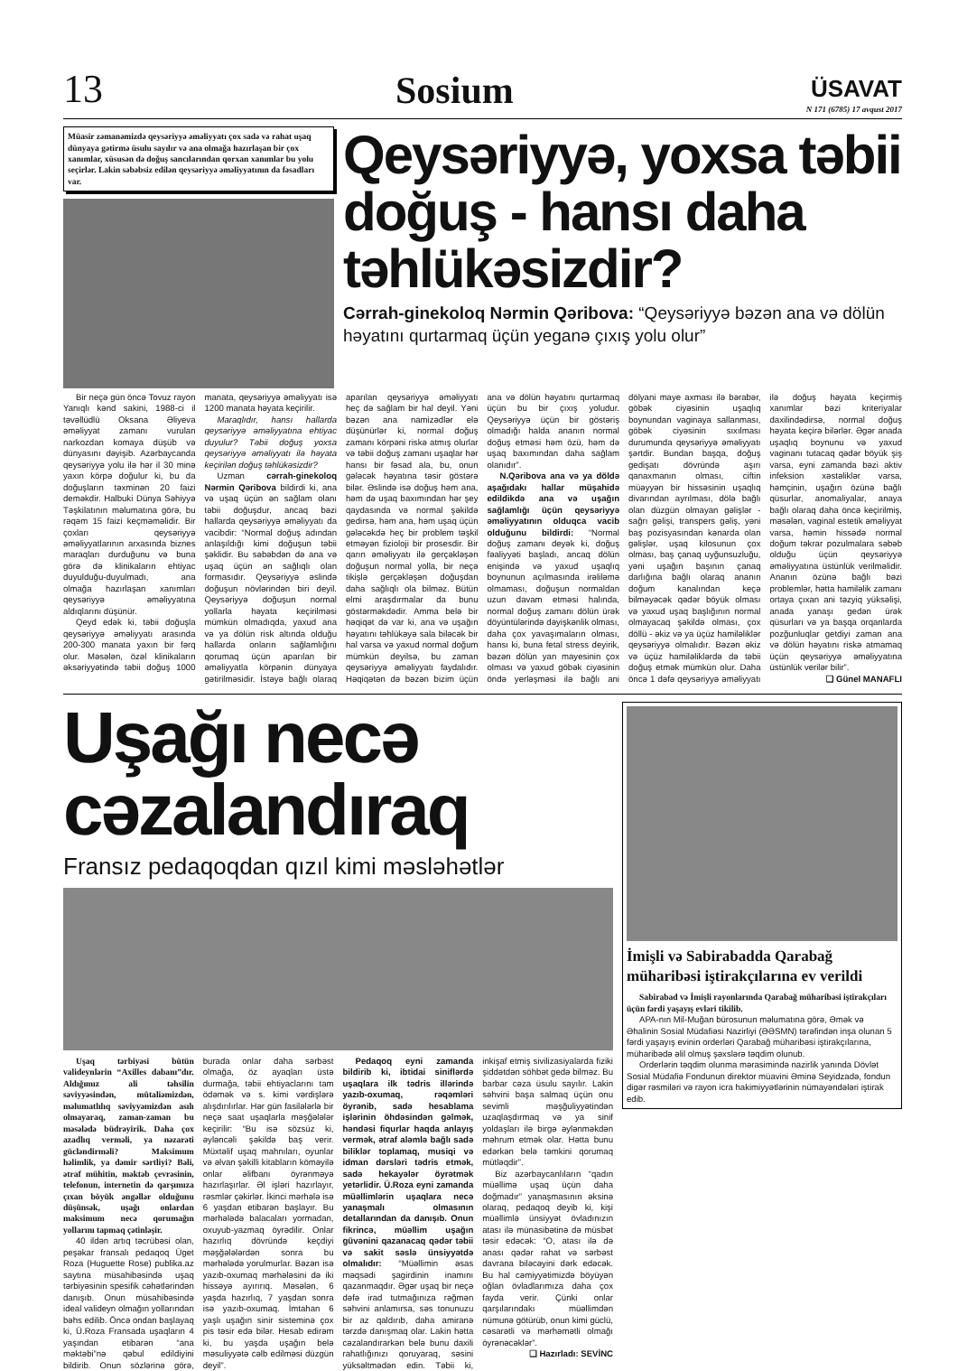13 Sosium
ÜSAVAT
N 171 (6785) 17 avqust 2017
Müasir zəmanəmizdə qeysəriyyə əməliyyatı çox sadə və rahat uşaq dünyaya gətirmə üsulu sayılır və ana olmağa hazırlaşan bir çox xanımlar, xüsusən də doğuş sancılarından qorxan xanımlar bu yolu seçirlər. Lakin səbəbsiz edilən qeysəriyyə əməliyyatının da fəsadları var.
Qeysəriyyə, yoxsa təbii doğuş - hansı daha təhlükəsizdir?
Cərrah-ginekoloq Nərmin Qəribova: “Qeysəriyyə bəzən ana və dölün həyatını qurtarmaq üçün yeganə çıxış yolu olur”
Bir neçə gün öncə Tovuz rayon Yanıqlı kənd sakini, 1988-ci il təvəllüdlü Oksana Əliyeva əməliyyat zamanı vurulan narkozdan komaya düşüb və dünyasını dəyişib. Azərbaycanda qeysəriyyə yolu ilə hər il 30 minə yaxın körpə doğulur ki, bu da doğuşların təxminən 20 faizi deməkdir. Halbuki Dünya Səhiyyə Təşkilatının məlumatına görə, bu rəqəm 15 faizi keçməməlidir. Bir çoxları qeysəriyyə əməliyyatlarının arxasında biznes maraqları durduğunu və buna görə də klinikaların ehtiyac duyulduğu-duyulmadı, ana olmağa hazırlaşan xanımları qeysəriyyə əməliyyatına aldıqlarını düşünür.
Qeyd edək ki, təbii doğuşla qeysəriyyə əməliyyatı arasında 200-300 manata yaxın bir fərq olur. Məsələn, özəl klinikaların əksəriyyətində təbii doğuş 1000 manata, qeysəriyyə əməliyyatı isə 1200 manata həyata keçirilir.
Maraqlıdır, hansı hallarda qeysəriyyə əməliyyatına ehtiyac duyulur? Təbii doğuş yoxsa qeysəriyyə əməliyyatı ilə həyata keçirilən doğuş təhlükəsizdir?
Uzman cərrah-ginekoloq Nərmin Qəribova bildirdi ki, ana və uşaq üçün ən sağlam olanı təbii doğuşdur, ancaq bəzi hallarda qeysəriyyə əməliyyatı da vacibdir: “Normal doğuş adından anlaşıldığı kimi doğuşun təbii şəklidir. Bu səbəbdən də ana və uşaq üçün ən sağlıqlı olan formasıdır. Qeysəriyyə əslində doğuşun növlərindən biri deyil. Qeysəriyyə doğuşun normal yollarla həyata keçirilməsi mümkün olmadıqda, yaxud ana və ya dölün risk altında olduğu hallarda onların sağlamlığını qorumaq üçün aparılan bir əməliyyatla körpənin dünyaya gətirilməsidir. İstəyə bağlı olaraq aparılan qeysəriyyə əməliyyatı heç də sağlam bir hal deyil. Yəni bəzən ana namizədlər elə düşünürlər ki, normal doğuş zamanı körpəni riskə atmış olurlar və təbii doğuş zamanı uşaqlar hər hansı bir fəsad ala, bu, onun gələcək həyatına təsir göstərə bilər. Əslində isə doğuş həm ana, həm də uşaq baxımından hər şey qaydasında və normal şəkildə gedirsə, həm ana, həm uşaq üçün gələcəkdə heç bir problem təşkil etməyən fizioloji bir prosesdir. Bir qarın əməliyyatı ilə gerçəkləşən doğuşun normal yolla, bir neçə tikişlə gerçəkləşən doğuşdan daha sağlıqlı ola bilməz. Bütün elmi araşdırmalar da bunu göstərməkdədir. Amma belə bir həqiqət də var ki, ana və uşağın həyatını təhlükəyə sala biləcək bir hal varsa və yaxud normal doğum mümkün deyilsə, bu zaman qeysəriyyə əməliyyatı faydalıdır. Həqiqətən də bəzən bizim üçün ana və dölün həyatını qurtarmaq üçün bu bir çıxış yoludur. Qeysəriyyə üçün bir göstəriş olmadığı halda ananın normal doğuş etməsi həm özü, həm də uşaq baxımından daha sağlam olanıdır”.
N.Qəribova ana və ya döldə aşağıdakı hallar müşahidə edildikdə ana və uşağın sağlamlığı üçün qeysəriyyə əməliyyatının olduqca vacib olduğunu bildirdi: “Normal doğuş zamanı deyək ki, doğuş fəaliyyəti başladı, ancaq dölün enişində və yaxud uşaqlıq boynunun açılmasında irəliləmə olmaması, doğuşun normaldan uzun davam etməsi halında, normal doğuş zamanı dölün ürək döyüntülərində dəyişkənlik olması, daha çox yavaşımaların olması, hansı ki, buna fetal stress deyirik, bəzən dölün yan mayesinin çox olması və yaxud göbək ciyəsinin öndə yerləşməsi ilə bağlı ani dölyani maye axması ilə bərabər, göbək ciyəsinin uşaqlıq boynundan vaginaya sallanması, göbək ciyəsinin sıxılması durumunda qeysəriyyə əməliyyatı şərtdir. Bundan başqa, doğuş gedişatı dövründə aşırı qanaxmanın olması, ciftin müəyyən bir hissəsinin uşaqlıq divarından ayrılması, dölə bağlı olan düzgün olmayan gəlişlər - sağrı gəlişi, transpers gəliş, yəni baş pozisyasından kənarda olan gəlişlər, uşaq kilosunun çox olması, baş çanaq uyğunsuzluğu, yəni uşağın başının çanaq darlığına bağlı olaraq ananın doğum kanalından keçə bilməyəcək qədər böyük olması və yaxud uşaq başlığının normal olmayacaq şəkildə olması, çox döllü - əkiz və ya üçüz hamiləliklər qeysəriyyə olmalıdır. Bəzən əkiz və üçüz hamiləliklərdə də təbii doğuş etmək mümkün olur. Daha öncə 1 dəfə qeysəriyyə əməliyyatı ilə doğuş həyata keçirmiş xanımlar bəzi kriteriyalar daxilindədirsə, normal doğuş həyata keçirə bilərlər. Əgər anada uşaqlıq boynunu və yaxud vaginanı tutacaq qədər böyük şiş varsa, eyni zamanda bəzi aktiv infeksion xəstəliklər varsa, həmçinin, uşağın özünə bağlı qüsurlar, anomaliyalar, anaya bağlı olaraq daha öncə keçirilmiş, məsələn, vaginal estetik əməliyyat varsa, həmin hissədə normal doğum təkrar pozulmalara səbəb olduğu üçün qeysəriyyə əməliyyatına üstünlük verilməlidir. Ananın özünə bağlı bəzi problemlər, hətta hamiləlik zamanı ortaya çıxan ani təzyiq yüksəlişi, anada yanaşı gedən ürək qüsurları və ya başqa orqanlarda pozğunluqlar getdiyi zaman ana və dölün həyatını riskə atmamaq üçün qeysəriyyə əməliyyatına üstünlük verilər bilir”.
❑ Günel MANAFLI
Uşağı necə cəzalandıraq
Fransız pedaqoqdan qızıl kimi məsləhətlər
Uşaq tərbiyəsi bütün valideynlərin “Axilles dabanı”dır. Aldığımız ali təhsilin səviyyəsindən, mütaliəmizdən, məlumatlılıq səviyyəmizdən asılı olmayaraq, zaman-zaman bu məsələdə büdrəyirik. Daha çox azadlıq verməli, ya nəzarəti gücləndirməli? Maksimum həlimlik, ya dəmir sərtliyi? Bəli, ətraf mühitin, məktəb çevrəsinin, telefonun, internetin də qarşımıza çıxan böyük əngəllər olduğunu düşünsək, uşağı onlardan maksimum necə qorumağın yollarını tapmaq çətinləşir.
40 ildən artıq təcrübəsi olan, peşəkar fransalı pedaqoq Üget Roza (Huguette Rose) publika.az saytına müsahibəsində uşaq tərbiyəsinin spesifik cəhətlərindən danışıb. Onun müsahibəsində ideal valideyn olmağın yollarından bəhs edilib. Öncə ondan başlayaq ki, Ü.Roza Fransada uşaqların 4 yaşından etibarən “ana məktəbi”nə qəbul edildiyini bildirib. Onun sözlərinə görə, burada onlar daha sərbəst olmağa, öz ayaqları üstə durmağa, təbii ehtiyaclarını tam ödəmək və s. kimi vərdişlərə alışdırılırlar. Hər gün fasilələrlə bir neçə saat uşaqlarla məşğələlər keçirilir: “Bu isə sözsüz ki, əyləncəli şəkildə baş verir. Müxtəlif uşaq mahnıları, oyunlar və əlvan şəkilli kitabların köməyilə onlar əlifbanı öyrənməyə hazırlaşırlar. Əl işləri hazırlayır, rəsmlər çəkirlər. İkinci mərhələ isə 6 yaşdan etibarən başlayır. Bu mərhələdə balacaları yormadan, oxuyub-yazmaq öyrədilir. Onlar hazırlıq dövründə keçdiyi məşğələlərdən sonra bu mərhələdə yorulmurlar. Bəzən isə yazıb-oxumaq mərhələsini də iki hissəyə ayırırıq. Məsələn, 6 yaşda hazırlıq, 7 yaşdan sonra isə yazıb-oxumaq. İmtahan 6 yaşlı uşağın sinir sisteminə çox pis təsir edə bilər. Hesab edirəm ki, bu yaşda uşağın belə məsuliyyətə cəlb edilməsi düzgün deyil”.
Pedaqoq eyni zamanda bildirib ki, ibtidai siniflərdə uşaqlara ilk tədris illərində yazıb-oxumaq, rəqəmləri öyrənib, sadə hesablama işlərinin öhdəsindən gəlmək, həndəsi fiqurlar haqda anlayış vermək, ətraf aləmlə bağlı sadə biliklər toplamaq, musiqi və idman dərsləri tədris etmək, sadə hekayələr öyrətmək yetərlidir. Ü.Roza eyni zamanda müəllimlərin uşaqlara necə yanaşmalı olmasının detallarından da danışıb. Onun fikrincə, müəllim uşağın güvənini qazanacaq qədər təbii və sakit səslə ünsiyyətdə olmalıdır: “Müəllimin əsas məqsədi şagirdinin inamını qazanmaqdır. Əgər uşaq bir neçə dəfə irad tutmağınıza rəğmən səhvini anlamırsa, səs tonunuzu bir az qaldırıb, daha amiranə tərzdə danışmaq olar. Lakin hətta cəzalandırarkən belə bunu daxili rahatlığınızı qoruyaraq, səsini yüksəltmədən edin. Təbii ki, inkişaf etmiş sivilizasiyalarda fiziki şiddətdən söhbət gedə bilməz. Bu barbar cəza üsulu sayılır. Lakin səhvini başa salmaq üçün onu sevimli məşğuliyyətindən uzaqlaşdırmaq və ya sinif yoldaşları ilə birgə əylənməkdən məhrum etmək olar. Hətta bunu edərkən belə təmkini qorumaq mütləqdir”.
Biz azərbaycanlıların “qadın müəllimə uşaq üçün daha doğmadır” yanaşmasının əksinə olaraq, pedaqoq deyib ki, kişi müəllimlə ünsiyyət övladınızın atası ilə münasibətinə də müsbət təsir edəcək: “O, atası ilə də anası qədər rahat və sərbəst davrana biləcəyini dərk edəcək. Bu hal cəmiyyətimizdə böyüyən oğlan övladlarımıza daha çox fayda verir. Çünki onlar qarşılarındakı müəllimdən nümunə götürüb, onun kimi güclü, cəsarətli və mərhəmətli olmağı öyrənəcəklər”.
❑ Hazırladı: SEVİNC
İmişli və Sabirabadda Qarabağ müharibəsi iştirakçılarına ev verildi
Sabirabad və İmişli rayonlarında Qarabağ müharibəsi iştirakçıları üçün fərdi yaşayış evləri tikilib.
APA-nın Mil-Muğan bürosunun məlumatına görə, Əmək və Əhalinin Sosial Müdafiəsi Nazirliyi (ƏƏSMN) tərəfindən inşa olunan 5 fərdi yaşayış evinin orderləri Qarabağ müharibəsi iştirakçılarına, müharibədə əlil olmuş şəxslərə təqdim olunub.
Orderlərin təqdim olunma mərasimində nazirlik yanında Dövlət Sosial Müdafiə Fondunun direktor müavini Əminə Seyidzadə, fondun digər rəsmiləri və rayon icra hakimiyyətlərinin nümayəndələri iştirak edib.